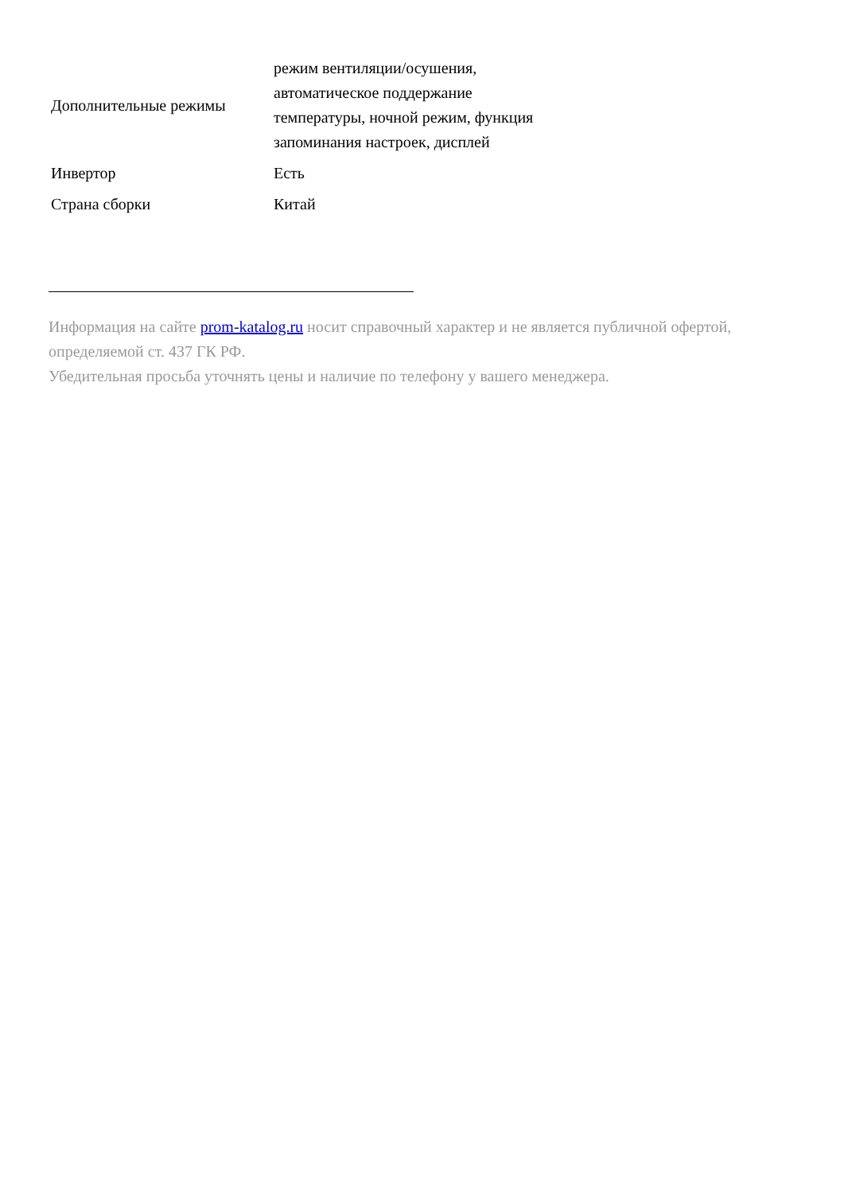| Дополнительные режимы | режим вентиляции/осушения, автоматическое поддержание температуры, ночной режим, функция запоминания настроек, дисплей |
| Инвертор | Есть |
| Страна сборки | Китай |
Информация на сайте prom-katalog.ru носит справочный характер и не является публичной офертой, определяемой ст. 437 ГК РФ.
Убедительная просьба уточнять цены и наличие по телефону у вашего менеджера.